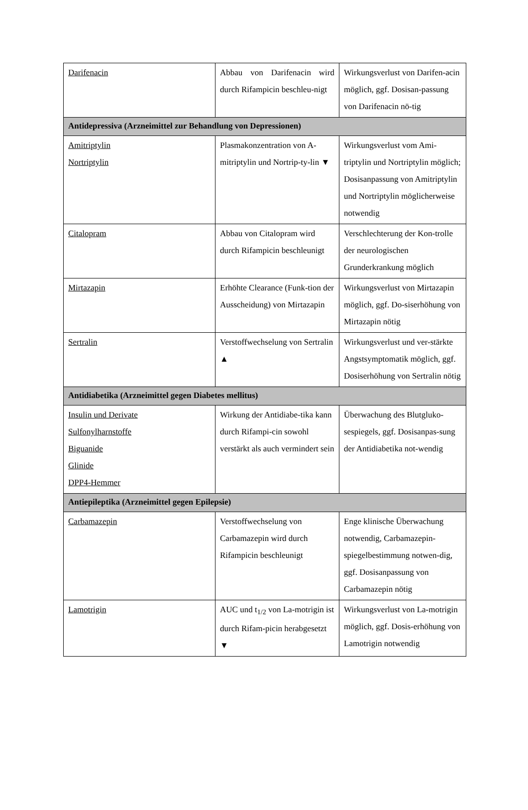| Darifenacin | Abbau von Darifenacin wird durch Rifampicin beschleu-nigt | Wirkungsverlust von Darifen-acin möglich, ggf. Dosisan-passung von Darifenacin nö-tig |
| Antidepressiva (Arzneimittel zur Behandlung von Depressionen) | | |
| Amitriptylin Nortriptylin | Plasmakonzentration von A-mitriptylin und Nortrip-ty-lin ▼ | Wirkungsverlust vom Ami-triptylin und Nortriptylin möglich; Dosisanpassung von Amitriptylin und Nortriptylin möglicherweise notwendig |
| Citalopram | Abbau von Citalopram wird durch Rifampicin beschleunigt | Verschlechterung der Kon-trolle der neurologischen Grunderkrankung möglich |
| Mirtazapin | Erhöhte Clearance (Funk-tion der Ausscheidung) von Mirtazapin | Wirkungsverlust von Mirtazapin möglich, ggf. Do-siserhöhung von Mirtazapin nötig |
| Sertralin | Verstoffwechselung von Sertralin ▲ | Wirkungsverlust und ver-stärkte Angstsymptomatik möglich, ggf. Dosiserhöhung von Sertralin nötig |
| Antidiabetika (Arzneimittel gegen Diabetes mellitus) | | |
| Insulin und Derivate Sulfonylharnstoffe Biguanide Glinide DPP4-Hemmer | Wirkung der Antidiabe-tika kann durch Rifampi-cin sowohl verstärkt als auch vermindert sein | Überwachung des Blutgluko-sespiegels, ggf. Dosisanpas-sung der Antidiabetika not-wendig |
| Antiepileptika (Arzneimittel gegen Epilepsie) | | |
| Carbamazepin | Verstoffwechselung von Carbamazepin wird durch Rifampicin beschleunigt | Enge klinische Überwachung notwendig, Carbamazepin-spiegelbestimmung notwen-dig, ggf. Dosisanpassung von Carbamazepin nötig |
| Lamotrigin | AUC und t<sub>1/2</sub> von La-motrigin ist durch Rifam-picin herabgesetzt ▼ | Wirkungsverlust von La-motrigin möglich, ggf. Dosis-erhöhung von Lamotrigin notwendig |